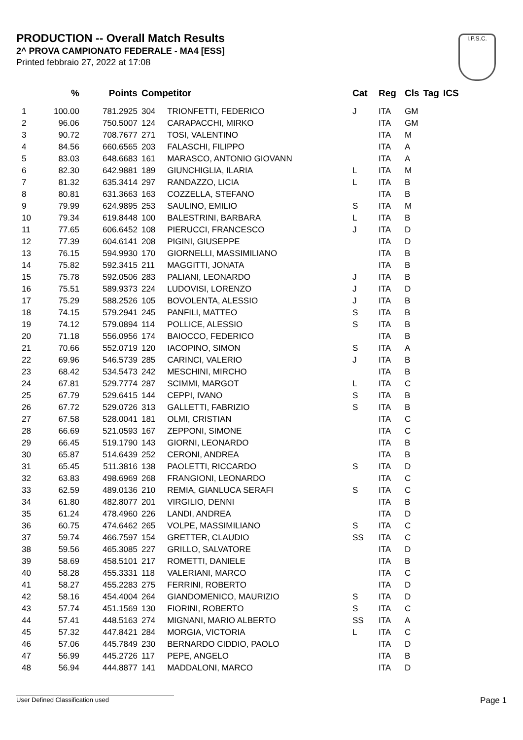PRODUCTION -- Overall Match Results
2^ PROVA CAMPIONATO FEDERALE - MA4 [ESS]
Printed febbraio 27, 2022 at 17:08
I.P.S.C.
| | % | Points | Competitor | | Cat | Reg | Cls | Tag | ICS |
| --- | --- | --- | --- | --- | --- | --- | --- | --- | --- |
| 1 | 100.00 | 781.2925 | 304 | TRIONFETTI, FEDERICO | J | ITA | GM | | |
| 2 | 96.06 | 750.5007 | 124 | CARAPACCHI, MIRKO | | ITA | GM | | |
| 3 | 90.72 | 708.7677 | 271 | TOSI, VALENTINO | | ITA | M | | |
| 4 | 84.56 | 660.6565 | 203 | FALASCHI, FILIPPO | | ITA | A | | |
| 5 | 83.03 | 648.6683 | 161 | MARASCO, ANTONIO GIOVANN | | ITA | A | | |
| 6 | 82.30 | 642.9881 | 189 | GIUNCHIGLIA, ILARIA | L | ITA | M | | |
| 7 | 81.32 | 635.3414 | 297 | RANDAZZO, LICIA | L | ITA | B | | |
| 8 | 80.81 | 631.3663 | 163 | COZZELLA, STEFANO | | ITA | B | | |
| 9 | 79.99 | 624.9895 | 253 | SAULINO, EMILIO | S | ITA | M | | |
| 10 | 79.34 | 619.8448 | 100 | BALESTRINI, BARBARA | L | ITA | B | | |
| 11 | 77.65 | 606.6452 | 108 | PIERUCCI, FRANCESCO | J | ITA | D | | |
| 12 | 77.39 | 604.6141 | 208 | PIGINI, GIUSEPPE | | ITA | D | | |
| 13 | 76.15 | 594.9930 | 170 | GIORNELLI, MASSIMILIANO | | ITA | B | | |
| 14 | 75.82 | 592.3415 | 211 | MAGGITTI, JONATA | | ITA | B | | |
| 15 | 75.78 | 592.0506 | 283 | PALIANI, LEONARDO | J | ITA | B | | |
| 16 | 75.51 | 589.9373 | 224 | LUDOVISI, LORENZO | J | ITA | D | | |
| 17 | 75.29 | 588.2526 | 105 | BOVOLENTA, ALESSIO | J | ITA | B | | |
| 18 | 74.15 | 579.2941 | 245 | PANFILI, MATTEO | S | ITA | B | | |
| 19 | 74.12 | 579.0894 | 114 | POLLICE, ALESSIO | S | ITA | B | | |
| 20 | 71.18 | 556.0956 | 174 | BAIOCCO, FEDERICO | | ITA | B | | |
| 21 | 70.66 | 552.0719 | 120 | IACOPINO, SIMON | S | ITA | A | | |
| 22 | 69.96 | 546.5739 | 285 | CARINCI, VALERIO | J | ITA | B | | |
| 23 | 68.42 | 534.5473 | 242 | MESCHINI, MIRCHO | | ITA | B | | |
| 24 | 67.81 | 529.7774 | 287 | SCIMMI, MARGOT | L | ITA | C | | |
| 25 | 67.79 | 529.6415 | 144 | CEPPI, IVANO | S | ITA | B | | |
| 26 | 67.72 | 529.0726 | 313 | GALLETTI, FABRIZIO | S | ITA | B | | |
| 27 | 67.58 | 528.0041 | 181 | OLMI, CRISTIAN | | ITA | C | | |
| 28 | 66.69 | 521.0593 | 167 | ZEPPONI, SIMONE | | ITA | C | | |
| 29 | 66.45 | 519.1790 | 143 | GIORNI, LEONARDO | | ITA | B | | |
| 30 | 65.87 | 514.6439 | 252 | CERONI, ANDREA | | ITA | B | | |
| 31 | 65.45 | 511.3816 | 138 | PAOLETTI, RICCARDO | S | ITA | D | | |
| 32 | 63.83 | 498.6969 | 268 | FRANGIONI, LEONARDO | | ITA | C | | |
| 33 | 62.59 | 489.0136 | 210 | REMIA, GIANLUCA SERAFI | S | ITA | C | | |
| 34 | 61.80 | 482.8077 | 201 | VIRGILIO, DENNI | | ITA | B | | |
| 35 | 61.24 | 478.4960 | 226 | LANDI, ANDREA | | ITA | D | | |
| 36 | 60.75 | 474.6462 | 265 | VOLPE, MASSIMILIANO | S | ITA | C | | |
| 37 | 59.74 | 466.7597 | 154 | GRETTER, CLAUDIO | SS | ITA | C | | |
| 38 | 59.56 | 465.3085 | 227 | GRILLO, SALVATORE | | ITA | D | | |
| 39 | 58.69 | 458.5101 | 217 | ROMETTI, DANIELE | | ITA | B | | |
| 40 | 58.28 | 455.3331 | 118 | VALERIANI, MARCO | | ITA | C | | |
| 41 | 58.27 | 455.2283 | 275 | FERRINI, ROBERTO | | ITA | D | | |
| 42 | 58.16 | 454.4004 | 264 | GIANDOMENICO, MAURIZIO | S | ITA | D | | |
| 43 | 57.74 | 451.1569 | 130 | FIORINI, ROBERTO | S | ITA | C | | |
| 44 | 57.41 | 448.5163 | 274 | MIGNANI, MARIO ALBERTO | SS | ITA | A | | |
| 45 | 57.32 | 447.8421 | 284 | MORGIA, VICTORIA | L | ITA | C | | |
| 46 | 57.06 | 445.7849 | 230 | BERNARDO CIDDIO, PAOLO | | ITA | D | | |
| 47 | 56.99 | 445.2726 | 117 | PEPE, ANGELO | | ITA | B | | |
| 48 | 56.94 | 444.8877 | 141 | MADDALONI, MARCO | | ITA | D | | |
User Defined Classification used Page 1